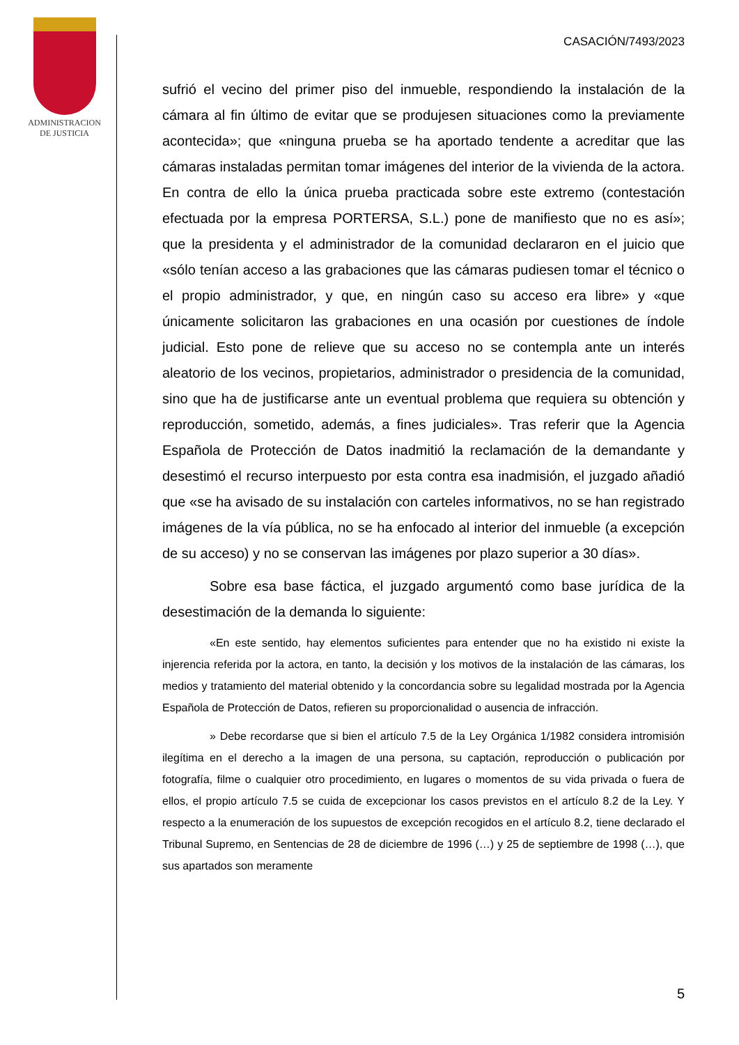ADMINISTRACION
DE JUSTICIA
CASACIÓN/7493/2023
sufrió el vecino del primer piso del inmueble, respondiendo la instalación de la cámara al fin último de evitar que se produjesen situaciones como la previamente acontecida»; que «ninguna prueba se ha aportado tendente a acreditar que las cámaras instaladas permitan tomar imágenes del interior de la vivienda de la actora. En contra de ello la única prueba practicada sobre este extremo (contestación efectuada por la empresa PORTERSA, S.L.) pone de manifiesto que no es así»; que la presidenta y el administrador de la comunidad declararon en el juicio que «sólo tenían acceso a las grabaciones que las cámaras pudiesen tomar el técnico o el propio administrador, y que, en ningún caso su acceso era libre» y «que únicamente solicitaron las grabaciones en una ocasión por cuestiones de índole judicial. Esto pone de relieve que su acceso no se contempla ante un interés aleatorio de los vecinos, propietarios, administrador o presidencia de la comunidad, sino que ha de justificarse ante un eventual problema que requiera su obtención y reproducción, sometido, además, a fines judiciales». Tras referir que la Agencia Española de Protección de Datos inadmitió la reclamación de la demandante y desestimó el recurso interpuesto por esta contra esa inadmisión, el juzgado añadió que «se ha avisado de su instalación con carteles informativos, no se han registrado imágenes de la vía pública, no se ha enfocado al interior del inmueble (a excepción de su acceso) y no se conservan las imágenes por plazo superior a 30 días».
Sobre esa base fáctica, el juzgado argumentó como base jurídica de la desestimación de la demanda lo siguiente:
«En este sentido, hay elementos suficientes para entender que no ha existido ni existe la injerencia referida por la actora, en tanto, la decisión y los motivos de la instalación de las cámaras, los medios y tratamiento del material obtenido y la concordancia sobre su legalidad mostrada por la Agencia Española de Protección de Datos, refieren su proporcionalidad o ausencia de infracción.
» Debe recordarse que si bien el artículo 7.5 de la Ley Orgánica 1/1982 considera intromisión ilegítima en el derecho a la imagen de una persona, su captación, reproducción o publicación por fotografía, filme o cualquier otro procedimiento, en lugares o momentos de su vida privada o fuera de ellos, el propio artículo 7.5 se cuida de excepcionar los casos previstos en el artículo 8.2 de la Ley. Y respecto a la enumeración de los supuestos de excepción recogidos en el artículo 8.2, tiene declarado el Tribunal Supremo, en Sentencias de 28 de diciembre de 1996 (…) y 25 de septiembre de 1998 (…), que sus apartados son meramente
5